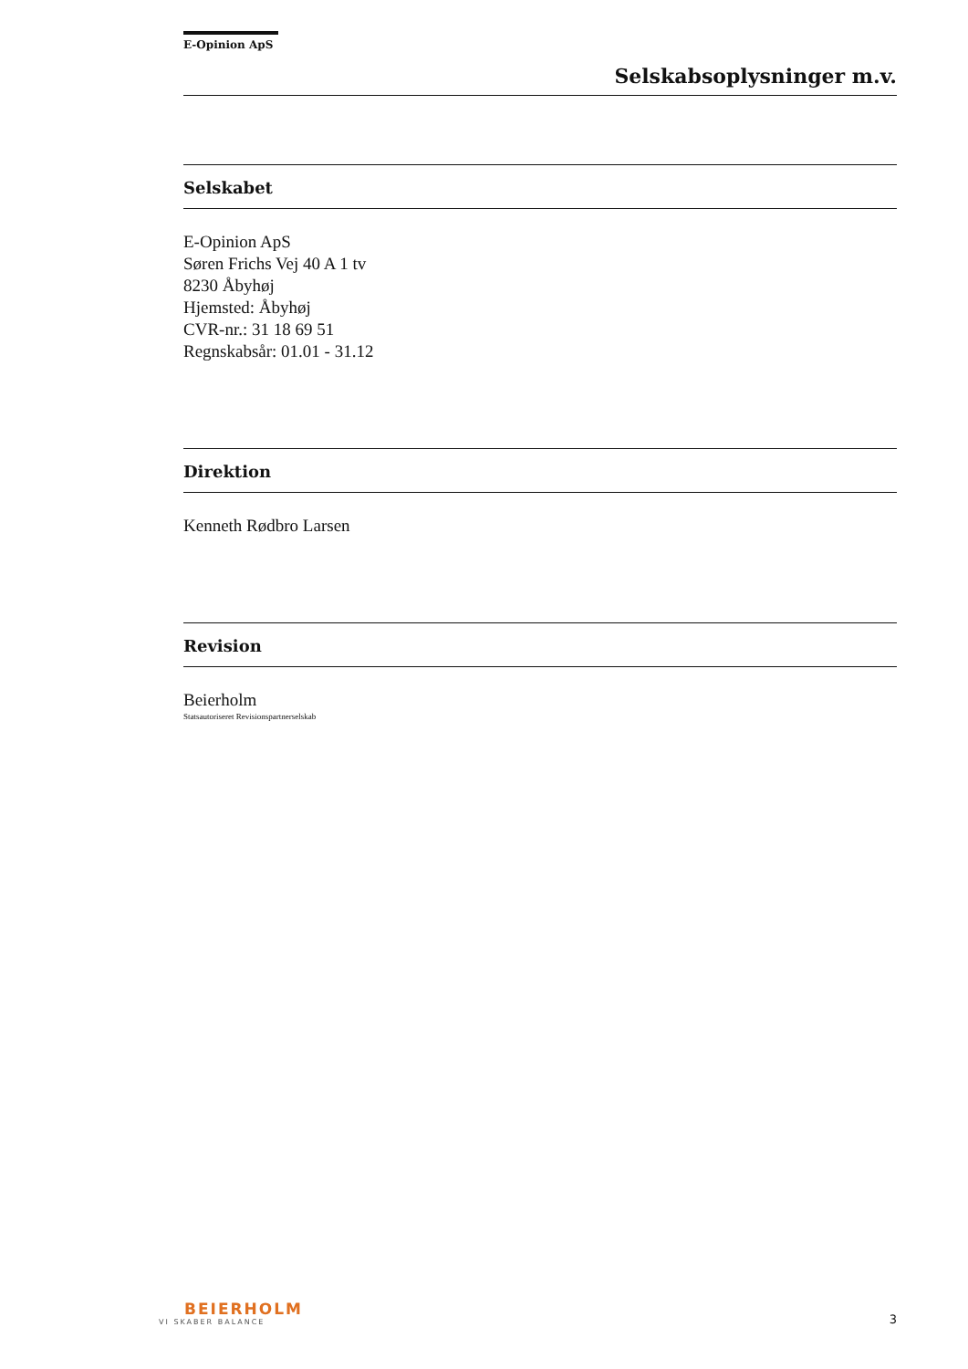E-Opinion ApS
Selskabsoplysninger m.v.
Selskabet
E-Opinion ApS
Søren Frichs Vej 40 A 1 tv
8230 Åbyhøj
Hjemsted: Åbyhøj
CVR-nr.: 31 18 69 51
Regnskabsår: 01.01 - 31.12
Direktion
Kenneth Rødbro Larsen
Revision
Beierholm
Statsautoriseret Revisionspartnerselskab
BEIERHOLM
VI SKABER BALANCE
3